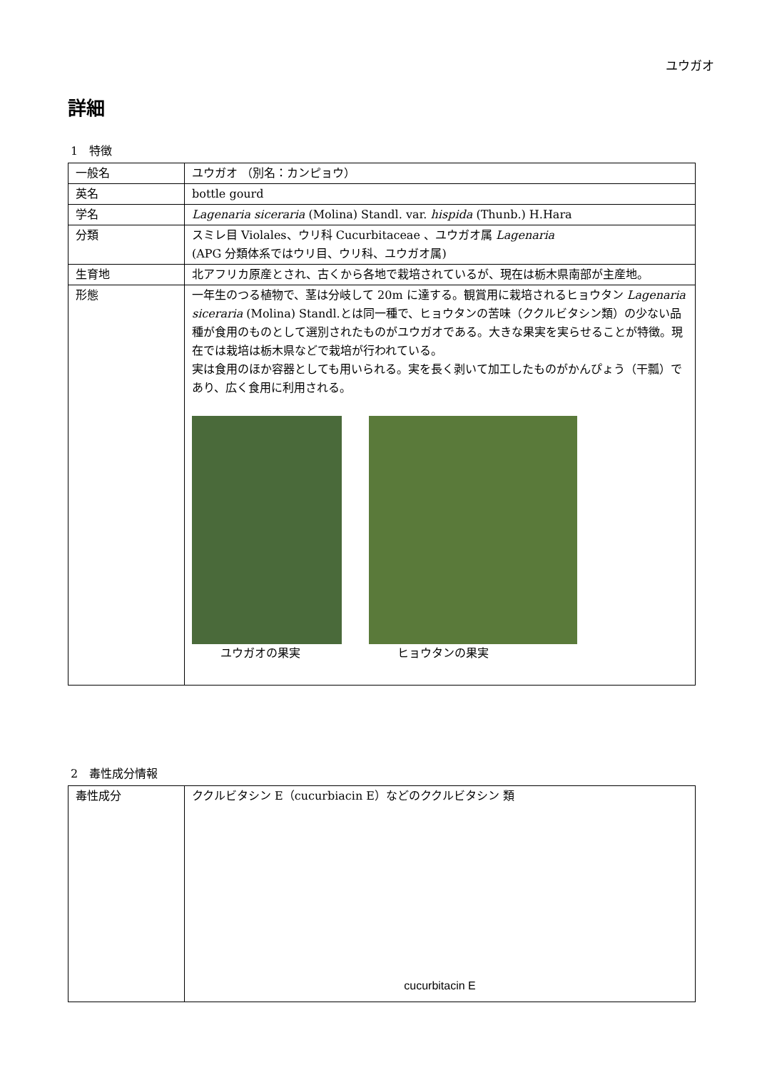ユウガオ
詳細
1　特徴
| 一般名 | ユウガオ （別名：カンピョウ） |
| 英名 | bottle gourd |
| 学名 | Lagenaria siceraria (Molina) Standl. var. hispida (Thunb.) H.Hara |
| 分類 | スミレ目 Violales、ウリ科 Cucurbitaceae 、ユウガオ属 Lagenaria (APG 分類体系ではウリ目、ウリ科、ユウガオ属) |
| 生育地 | 北アフリカ原産とされ、古くから各地で栽培されているが、現在は栃木県南部が主産地。 |
| 形態 | 一年生のつる植物で、茎は分岐して 20m に達する。観賞用に栽培されるヒョウタン Lagenaria siceraria (Molina) Standl.とは同一種で、ヒョウタンの苦味（ククルビタシン類）の少ない品種が食用のものとして選別されたものがユウガオである。大きな果実を実らせることが特徴。現在では栽培は栃木県などで栽培が行われている。 実は食用のほか容器としても用いられる。実を長く剥いて加工したものがかんぴょう（干瓢）であり、広く食用に利用される。 ユウガオの果実 ヒョウタンの果実 |
2　毒性成分情報
| 毒性成分 | ククルビタシン E（cucurbiacin E）などのククルビタシン 類 cucurbitacin E |